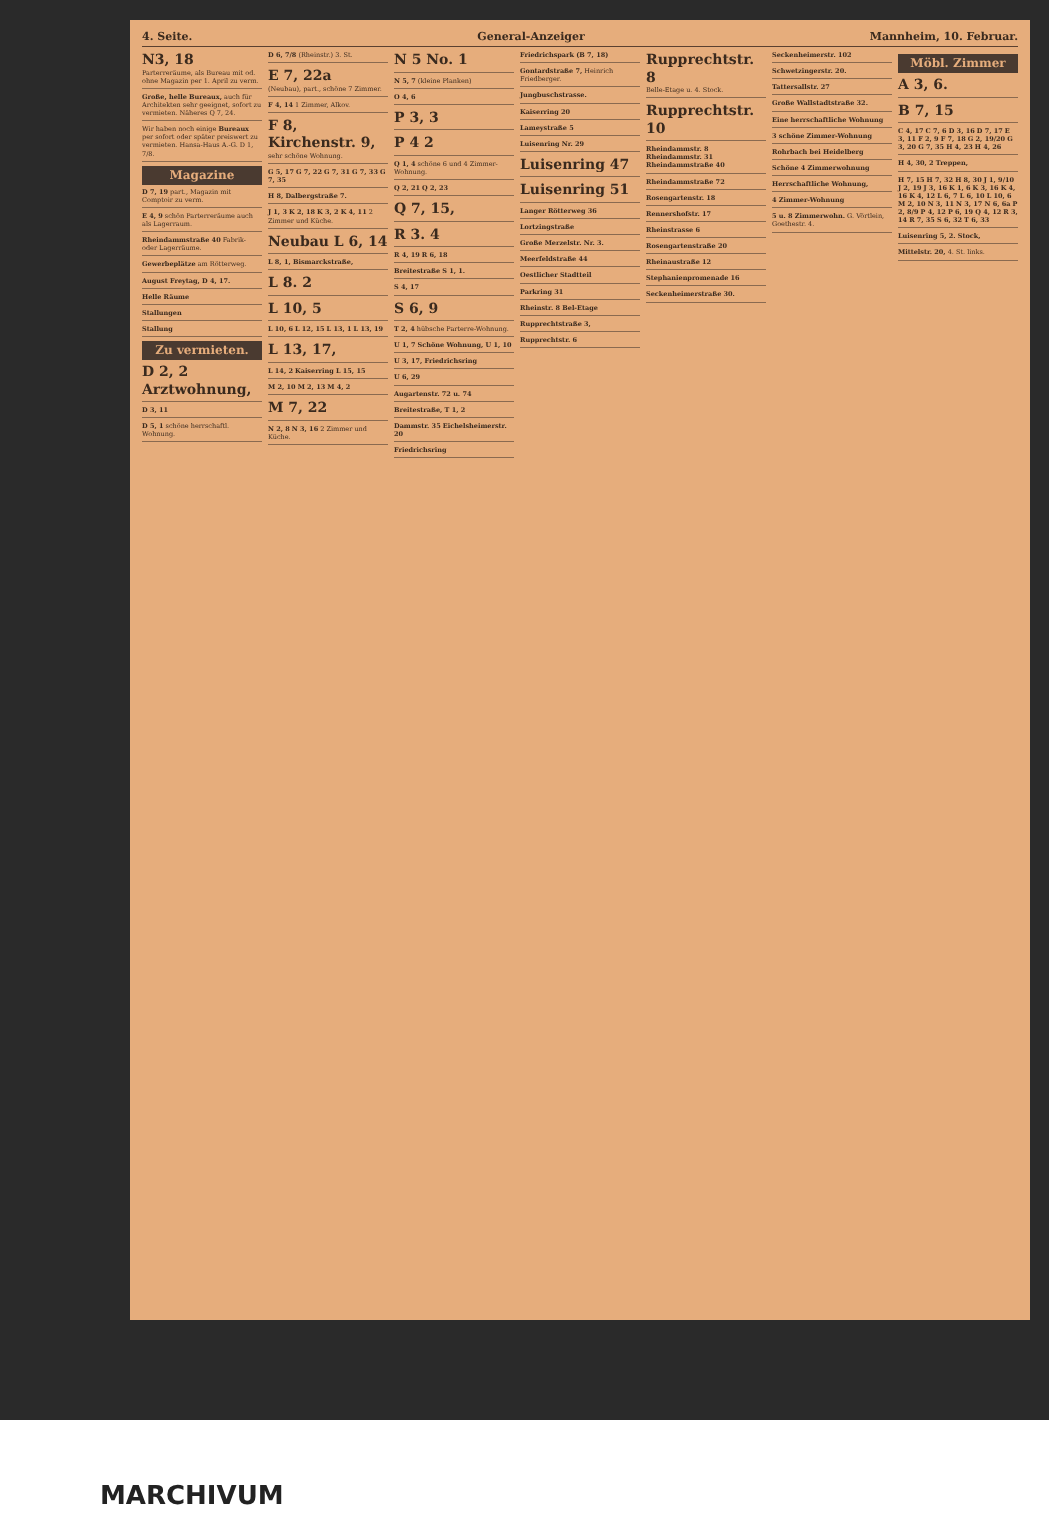4. Seite. General-Anzeiger Mannheim, 10. Februar.
N3, 18
Parterreräume, als Bureau mit od. ohne Magazin per 1. April zu verm.
Große, helle Bureaux, auch für Architekten sehr geeignet, sofort zu vermieten. Näheres Q 7, 24.
Wir haben noch einige Bureaux per sofort oder später preiswert zu vermieten. Hansa-Haus A.-G. D 1, 7/8.
Magazine
D 7, 19 part., Magazin mit Comptoir zu verm.
E 4, 9 schön Parterreräume auch als Lagerraum.
Rheindammstraße 40 Fabrik- oder Lagerräume.
Gewerbeplätze am Rötterweg.
August Freytag, D 4, 17.
Helle Räume
Stallungen
Stallung
Zu vermieten.
D 2, 2
Arztwohnung,
D 3, 11
D 5, 1 schöne herrschaftl. Wohnung.
D 6, 7/8 (Rheinstr.) 3. St.
E 7, 22a
(Neubau), part., schöne 7 Zimmer.
F 4, 14 1 Zimmer, Alkov.
F 8, Kirchenstr. 9,
sehr schöne Wohnung.
G 5, 17 G 7, 22 G 7, 31 G 7, 33 G 7, 35
H 8, Dalbergstraße 7.
J 1, 3 K 2, 18 K 3, 2 K 4, 11 2 Zimmer und Küche.
Neubau L 6, 14
L 8, 1, Bismarckstraße,
L 8. 2
L 10, 5
L 10, 6 L 12, 15 L 13, 1 L 13, 19
L 13, 17,
L 14, 2 Kaiserring L 15, 15
M 2, 10 M 2, 13 M 4, 2
M 7, 22
N 2, 8 N 3, 16 2 Zimmer und Küche.
N 5 No. 1
N 5, 7 (kleine Planken)
O 4, 6
P 3, 3
P 4 2
Q 1, 4 schöne 6 und 4 Zimmer-Wohnung.
Q 2, 21 Q 2, 23
Q 7, 15,
R 3. 4
R 4, 19 R 6, 18
Breitestraße S 1, 1.
S 4, 17
S 6, 9
T 2, 4 hübsche Parterre-Wohnung.
U 1, 7 Schöne Wohnung, U 1, 10
U 3, 17, Friedrichsring
U 6, 29
Augartenstr. 72 u. 74
Breitestraße, T 1, 2
Dammstr. 35 Eichelsheimerstr. 20
Friedrichsring
Friedrichspark (B 7, 18)
Gontardstraße 7, Heinrich Friedberger.
Jungbuschstrasse.
Kaiserring 20
Lameystraße 5
Luisenring Nr. 29
Luisenring 47
Luisenring 51
Langer Rötterweg 36
Lortzingstraße
Große Merzelstr. Nr. 3.
Meerfeldstraße 44
Oestlicher Stadtteil
Parkring 31
Rheinstr. 8 Bel-Etage
Rupprechtstraße 3,
Rupprechtstr. 6
Rupprechtstr. 8
Belle-Etage u. 4. Stock.
Rupprechtstr. 10
Rheindammstr. 8 Rheindammstr. 31 Rheindammstraße 40
Rheindammstraße 72
Rosengartenstr. 18
Rennershofstr. 17
Rheinstrasse 6
Rosengartenstraße 20
Rheinaustraße 12
Stephanienpromenade 16
Seckenheimerstraße 30.
Seckenheimerstr. 102
Schwetzingerstr. 20.
Tattersallstr. 27
Große Wallstadtstraße 32.
Eine herrschaftliche Wohnung
3 schöne Zimmer-Wohnung
Rohrbach bei Heidelberg
Schöne 4 Zimmerwohnung
Herrschaftliche Wohnung,
4 Zimmer-Wohnung
5 u. 8 Zimmerwohn. G. Vörtlein, Goethestr. 4.
Möbl. Zimmer
A 3, 6.
B 7, 15
C 4, 17 C 7, 6 D 3, 16 D 7, 17 E 3, 11 F 2, 9 F 7, 18 G 2, 19/20 G 3, 20 G 7, 35 H 4, 23 H 4, 26
H 4, 30, 2 Treppen,
H 7, 15 H 7, 32 H 8, 30 J 1, 9/10 J 2, 19 J 3, 16 K 1, 6 K 3, 16 K 4, 16 K 4, 12 L 6, 7 L 6, 10 L 10, 6 M 2, 10 N 3, 11 N 3, 17 N 6, 6a P 2, 8/9 P 4, 12 P 6, 19 Q 4, 12 R 3, 14 R 7, 35 S 6, 32 T 6, 33
Luisenring 5, 2. Stock,
Mittelstr. 20, 4. St. links.
MARCHIVUM